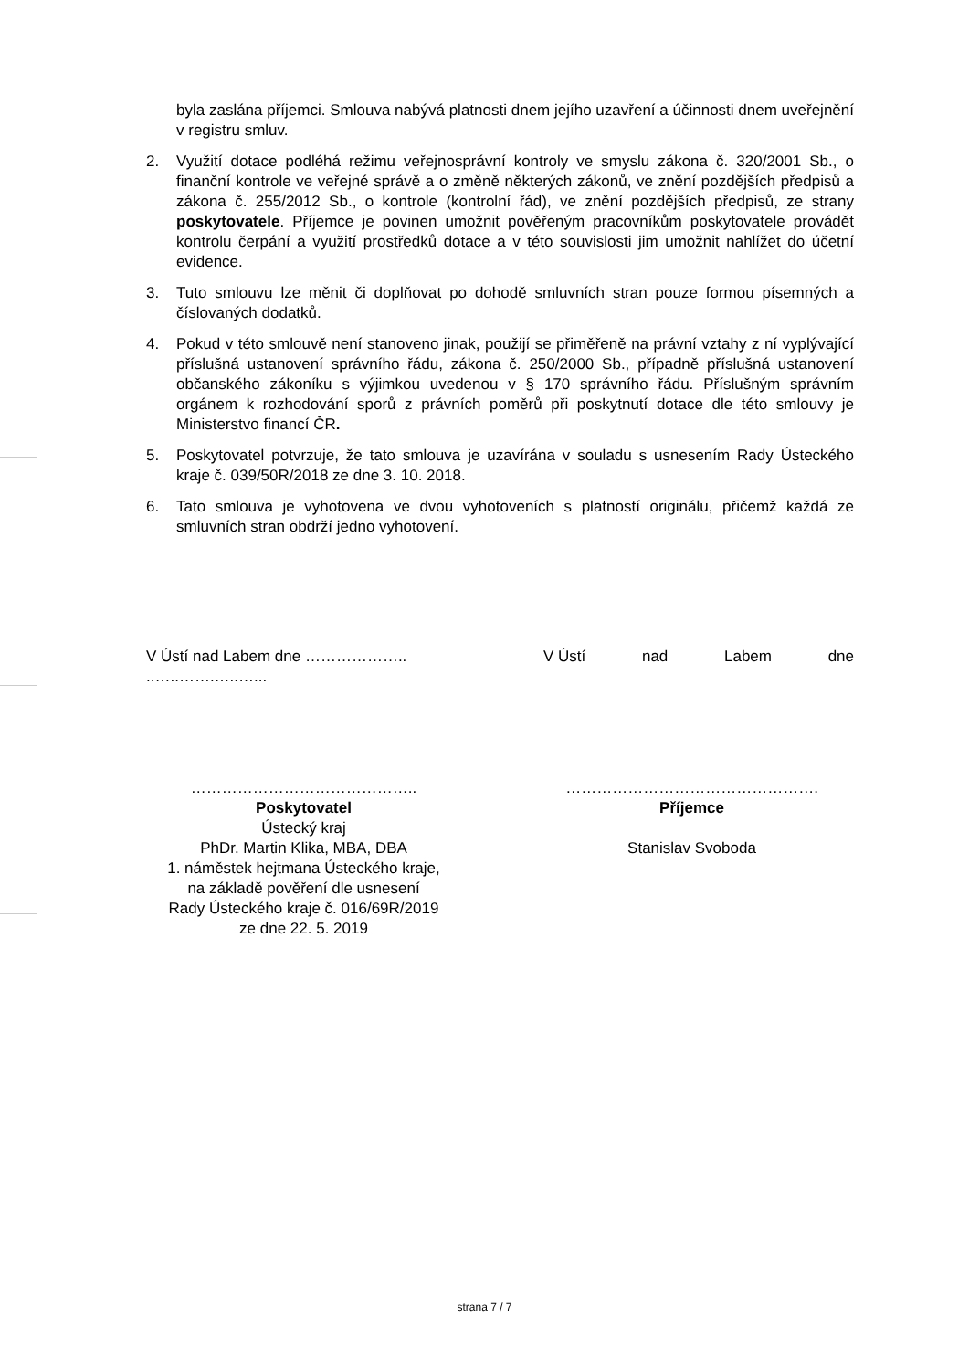byla zaslána příjemci. Smlouva nabývá platnosti dnem jejího uzavření a účinnosti dnem uveřejnění v registru smluv.
2. Využití dotace podléhá režimu veřejnosprávní kontroly ve smyslu zákona č. 320/2001 Sb., o finanční kontrole ve veřejné správě a o změně některých zákonů, ve znění pozdějších předpisů a zákona č. 255/2012 Sb., o kontrole (kontrolní řád), ve znění pozdějších předpisů, ze strany poskytovatele. Příjemce je povinen umožnit pověřeným pracovníkům poskytovatele provádět kontrolu čerpání a využití prostředků dotace a v této souvislosti jim umožnit nahlížet do účetní evidence.
3. Tuto smlouvu lze měnit či doplňovat po dohodě smluvních stran pouze formou písemných a číslovaných dodatků.
4. Pokud v této smlouvě není stanoveno jinak, použijí se přiměřeně na právní vztahy z ní vyplývající příslušná ustanovení správního řádu, zákona č. 250/2000 Sb., případně příslušná ustanovení občanského zákoníku s výjimkou uvedenou v § 170 správního řádu. Příslušným správním orgánem k rozhodování sporů z právních poměrů při poskytnutí dotace dle této smlouvy je Ministerstvo financí ČR.
5. Poskytovatel potvrzuje, že tato smlouva je uzavírána v souladu s usnesením Rady Ústeckého kraje č. 039/50R/2018 ze dne 3. 10. 2018.
6. Tato smlouva je vyhotovena ve dvou vyhotoveních s platností originálu, přičemž každá ze smluvních stran obdrží jedno vyhotovení.
V Ústí nad Labem dne ……………….. V Ústí nad Labem dne
..…..…….…..…...
……………………………………..
Poskytovatel
Ústecký kraj
PhDr. Martin Klika, MBA, DBA
1. náměstek hejtmana Ústeckého kraje,
na základě pověření dle usnesení
Rady Ústeckého kraje č. 016/69R/2019
ze dne 22. 5. 2019
………………………………………….
Příjemce
Stanislav Svoboda
strana 7 / 7